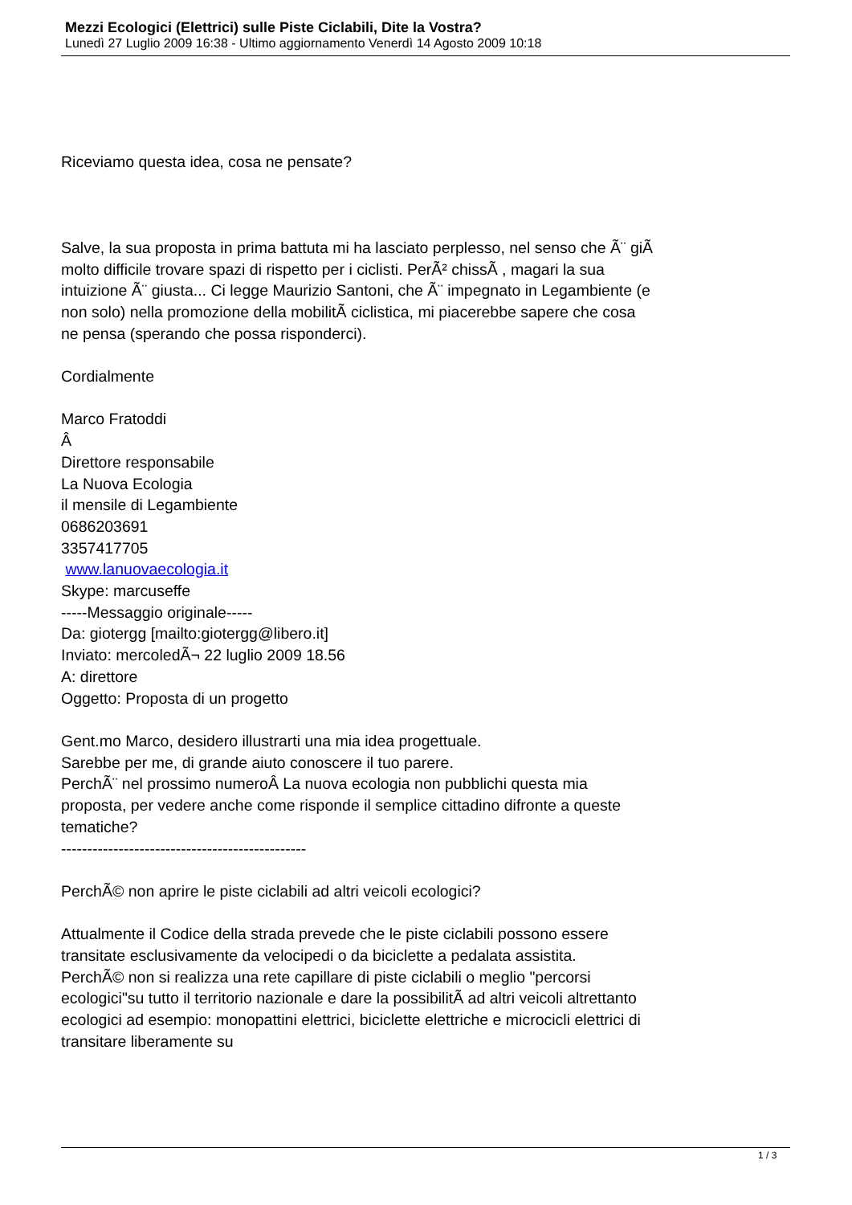Mezzi Ecologici (Elettrici) sulle Piste Ciclabili, Dite la Vostra?
Lunedì 27 Luglio 2009 16:38 - Ultimo aggiornamento Venerdì 14 Agosto 2009 10:18
Riceviamo questa idea, cosa ne pensate?
Salve, la sua proposta in prima battuta mi ha lasciato perplesso, nel senso che Ã¨ giÃ molto difficile trovare spazi di rispetto per i ciclisti. PerÃ² chissÃ , magari la sua intuizione Ã¨ giusta... Ci legge Maurizio Santoni, che Ã¨ impegnato in Legambiente (e non solo) nella promozione della mobilitÃ ciclistica, mi piacerebbe sapere che cosa ne pensa (sperando che possa risponderci).
Cordialmente
Marco Fratoddi
Â
Direttore responsabile
La Nuova Ecologia
il mensile di Legambiente
0686203691
3357417705
www.lanuovaecologia.it
Skype: marcuseffe
-----Messaggio originale-----
Da: giotergg [mailto:giotergg@libero.it]
Inviato: mercoledÃ¬ 22 luglio 2009 18.56
A: direttore
Oggetto: Proposta di un progetto
Gent.mo Marco, desidero illustrarti una mia idea progettuale.
Sarebbe per me, di grande aiuto conoscere il tuo parere.
PerchÃ¨ nel prossimo numeroÂ La nuova ecologia non pubblichi questa mia proposta, per vedere anche come risponde il semplice cittadino difronte a queste tematiche?
-----------------------------------------------
PerchÃ© non aprire le piste ciclabili ad altri veicoli ecologici?
Attualmente il Codice della strada prevede che le piste ciclabili possono essere transitate esclusivamente da velocipedi o da biciclette a pedalata assistita.
PerchÃ© non si realizza una rete capillare di piste ciclabili o meglio "percorsi ecologici"su tutto il territorio nazionale e dare la possibilitÃ ad altri veicoli altrettanto ecologici ad esempio: monopattini elettrici, biciclette elettriche e microcicli elettrici di transitare liberamente su
1 / 3